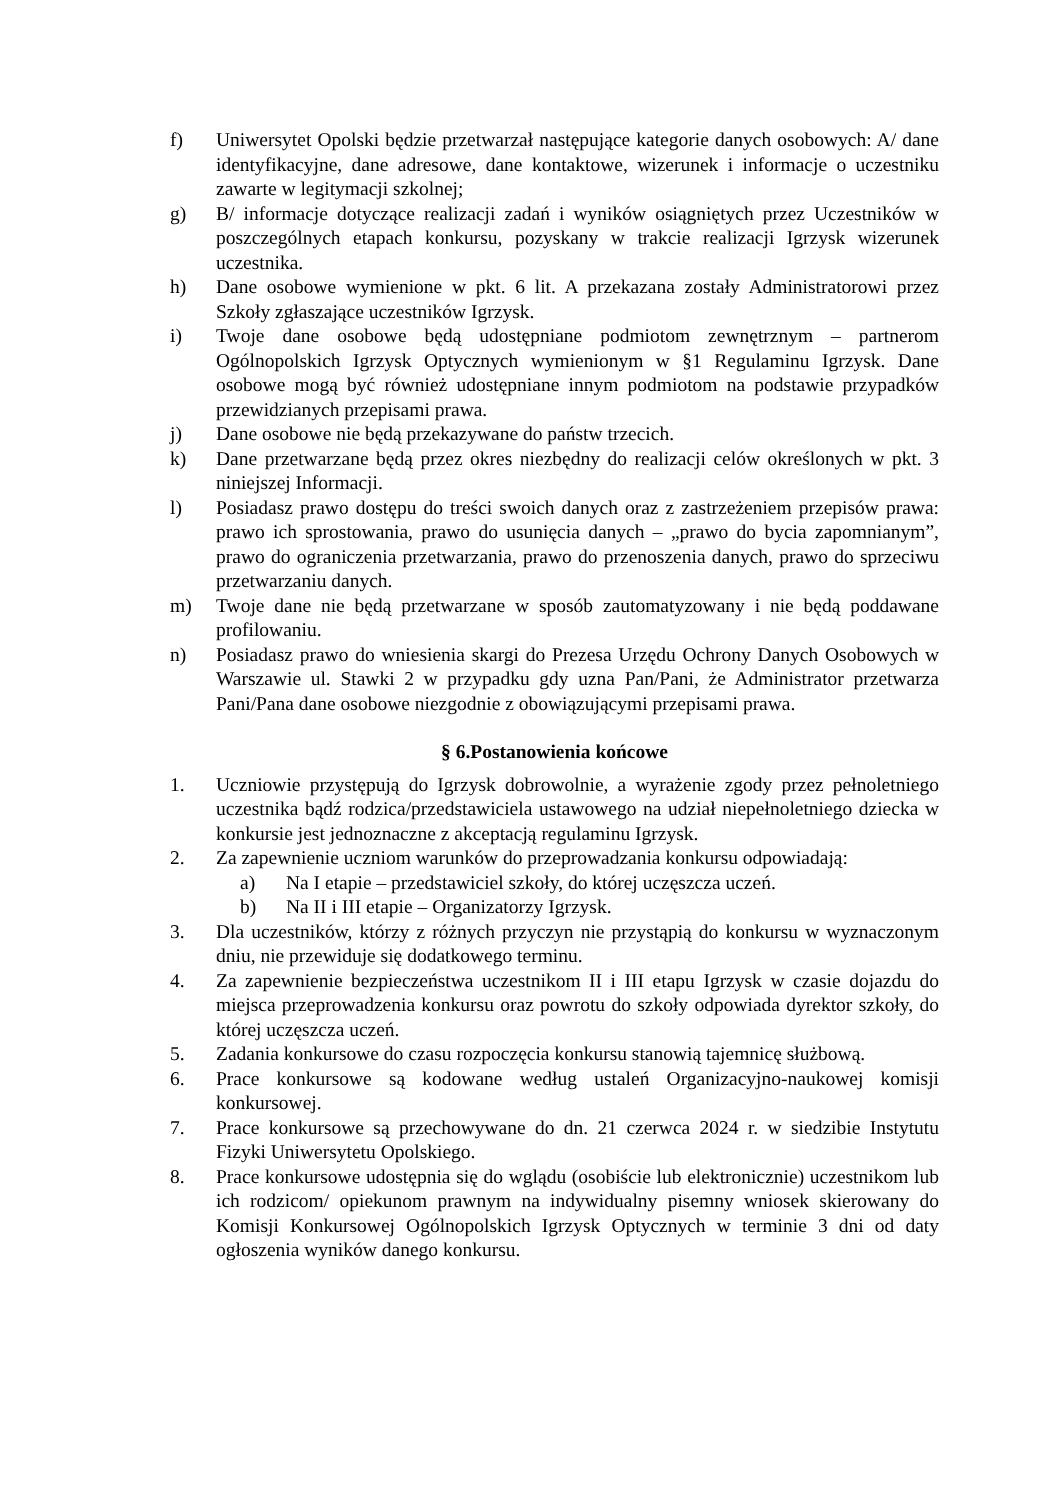f) Uniwersytet Opolski będzie przetwarzał następujące kategorie danych osobowych: A/ dane identyfikacyjne, dane adresowe, dane kontaktowe, wizerunek i informacje o uczestniku zawarte w legitymacji szkolnej;
g) B/ informacje dotyczące realizacji zadań i wyników osiągniętych przez Uczestników w poszczególnych etapach konkursu, pozyskany w trakcie realizacji Igrzysk wizerunek uczestnika.
h) Dane osobowe wymienione w pkt. 6 lit. A przekazana zostały Administratorowi przez Szkoły zgłaszające uczestników Igrzysk.
i) Twoje dane osobowe będą udostępniane podmiotom zewnętrznym – partnerom Ogólnopolskich Igrzysk Optycznych wymienionym w §1 Regulaminu Igrzysk. Dane osobowe mogą być również udostępniane innym podmiotom na podstawie przypadków przewidzianych przepisami prawa.
j) Dane osobowe nie będą przekazywane do państw trzecich.
k) Dane przetwarzane będą przez okres niezbędny do realizacji celów określonych w pkt. 3 niniejszej Informacji.
l) Posiadasz prawo dostępu do treści swoich danych oraz z zastrzeżeniem przepisów prawa: prawo ich sprostowania, prawo do usunięcia danych – „prawo do bycia zapomnianym”, prawo do ograniczenia przetwarzania, prawo do przenoszenia danych, prawo do sprzeciwu przetwarzaniu danych.
m) Twoje dane nie będą przetwarzane w sposób zautomatyzowany i nie będą poddawane profilowaniu.
n) Posiadasz prawo do wniesienia skargi do Prezesa Urzędu Ochrony Danych Osobowych w Warszawie ul. Stawki 2 w przypadku gdy uzna Pan/Pani, że Administrator przetwarza Pani/Pana dane osobowe niezgodnie z obowiązującymi przepisami prawa.
§ 6.Postanowienia końcowe
1. Uczniowie przystępują do Igrzysk dobrowolnie, a wyrażenie zgody przez pełnoletniego uczestnika bądź rodzica/przedstawiciela ustawowego na udział niepełnoletniego dziecka w konkursie jest jednoznaczne z akceptacją regulaminu Igrzysk.
2. Za zapewnienie uczniom warunków do przeprowadzania konkursu odpowiadają:
a) Na I etapie – przedstawiciel szkoły, do której uczęszcza uczeń.
b) Na II i III etapie – Organizatorzy Igrzysk.
3. Dla uczestników, którzy z różnych przyczyn nie przystąpią do konkursu w wyznaczonym dniu, nie przewiduje się dodatkowego terminu.
4. Za zapewnienie bezpieczeństwa uczestnikom II i III etapu Igrzysk w czasie dojazdu do miejsca przeprowadzenia konkursu oraz powrotu do szkoły odpowiada dyrektor szkoły, do której uczęszcza uczeń.
5. Zadania konkursowe do czasu rozpoczęcia konkursu stanowią tajemnicę służbową.
6. Prace konkursowe są kodowane według ustaleń Organizacyjno-naukowej komisji konkursowej.
7. Prace konkursowe są przechowywane do dn. 21 czerwca 2024 r. w siedzibie Instytutu Fizyki Uniwersytetu Opolskiego.
8. Prace konkursowe udostępnia się do wglądu (osobiście lub elektronicznie) uczestnikom lub ich rodzicom/ opiekunom prawnym na indywidualny pisemny wniosek skierowany do Komisji Konkursowej Ogólnopolskich Igrzysk Optycznych w terminie 3 dni od daty ogłoszenia wyników danego konkursu.